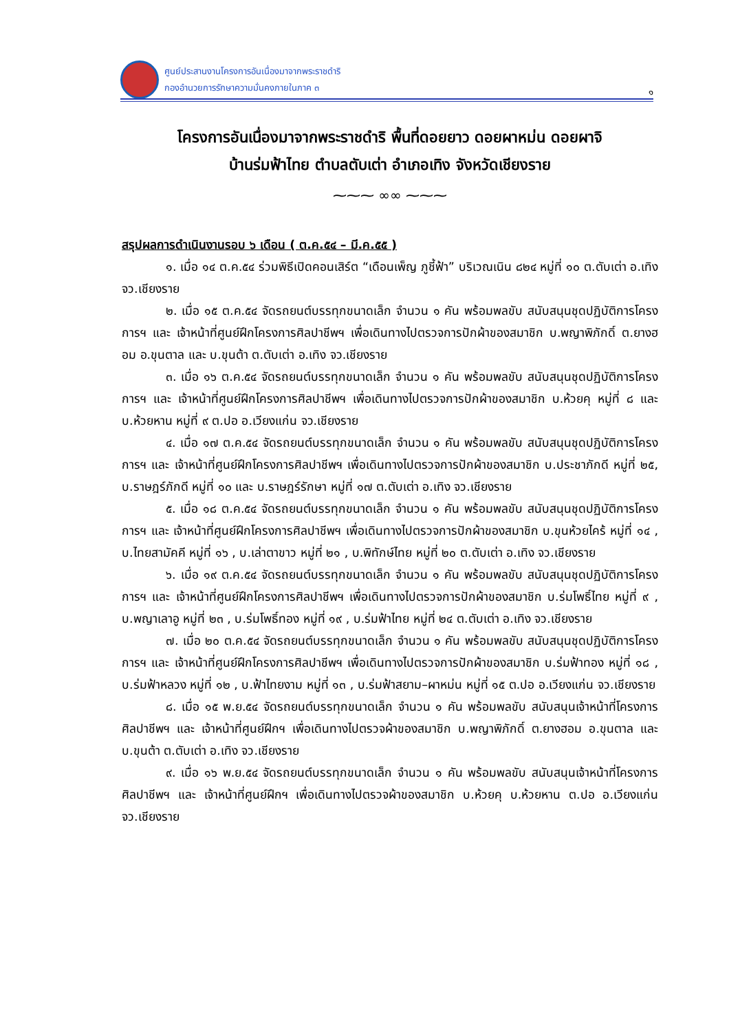ศูนย์ประสานงานโครงการอันเนื่องมาจากพระราชดำริ
กองอำนวยการรักษาความมั่นคงภายในภาค ๓
๑
โครงการอันเนื่องมาจากพระราชดำริ พื้นที่ดอยยาว ดอยผาหม่น ดอยผาจิ
บ้านร่มฟ้าไทย ตำบลตับเต่า อำเภอเทิง จังหวัดเชียงราย
⁓⁓⁓ ∞∞ ⁓⁓⁓
สรุปผลการดำเนินงานรอบ ๖ เดือน ( ต.ค.๕๔ – มี.ค.๕๕ )
๑. เมื่อ ๑๔ ต.ค.๕๔ ร่วมพิธีเปิดคอนเสิร์ต “เดือนเพ็ญ ภูชี้ฟ้า” บริเวณเนิน ๘๒๔ หมู่ที่ ๑๐ ต.ตับเต่า อ.เทิง จว.เชียงราย
๒. เมื่อ ๑๕ ต.ค.๕๔ จัดรถยนต์บรรทุกขนาดเล็ก จำนวน ๑ คัน พร้อมพลขับ สนับสนุนชุดปฏิบัติการโครงการฯ และ เจ้าหน้าที่ศูนย์ฝึกโครงการศิลปาชีพฯ เพื่อเดินทางไปตรวจการปักผ้าของสมาชิก บ.พญาพิภักดิ์ ต.ยางฮอม อ.ขุนตาล และ บ.ขุนต้า ต.ตับเต่า อ.เทิง จว.เชียงราย
๓. เมื่อ ๑๖ ต.ค.๕๔ จัดรถยนต์บรรทุกขนาดเล็ก จำนวน ๑ คัน พร้อมพลขับ สนับสนุนชุดปฏิบัติการโครงการฯ และ เจ้าหน้าที่ศูนย์ฝึกโครงการศิลปาชีพฯ เพื่อเดินทางไปตรวจการปักผ้าของสมาชิก บ.ห้วยคุ หมู่ที่ ๘ และ บ.ห้วยหาน หมู่ที่ ๙ ต.ปอ อ.เวียงแก่น จว.เชียงราย
๔. เมื่อ ๑๗ ต.ค.๕๔ จัดรถยนต์บรรทุกขนาดเล็ก จำนวน ๑ คัน พร้อมพลขับ สนับสนุนชุดปฏิบัติการโครงการฯ และ เจ้าหน้าที่ศูนย์ฝึกโครงการศิลปาชีพฯ เพื่อเดินทางไปตรวจการปักผ้าของสมาชิก บ.ประชาภักดี หมู่ที่ ๒๕, บ.ราษฎร์ภักดี หมู่ที่ ๑๐ และ บ.ราษฎร์รักษา หมู่ที่ ๑๗ ต.ตับเต่า อ.เทิง จว.เชียงราย
๕. เมื่อ ๑๘ ต.ค.๕๔ จัดรถยนต์บรรทุกขนาดเล็ก จำนวน ๑ คัน พร้อมพลขับ สนับสนุนชุดปฏิบัติการโครงการฯ และ เจ้าหน้าที่ศูนย์ฝึกโครงการศิลปาชีพฯ เพื่อเดินทางไปตรวจการปักผ้าของสมาชิก บ.ขุนห้วยไคร้ หมู่ที่ ๑๔ , บ.ไทยสามัคคี หมู่ที่ ๑๖ , บ.เล่าตาขาว หมู่ที่ ๒๑ , บ.พิทักษ์ไทย หมู่ที่ ๒๐ ต.ตับเต่า อ.เทิง จว.เชียงราย
๖. เมื่อ ๑๙ ต.ค.๕๔ จัดรถยนต์บรรทุกขนาดเล็ก จำนวน ๑ คัน พร้อมพลขับ สนับสนุนชุดปฏิบัติการโครงการฯ และ เจ้าหน้าที่ศูนย์ฝึกโครงการศิลปาชีพฯ เพื่อเดินทางไปตรวจการปักผ้าของสมาชิก บ.ร่มโพธิ์ไทย หมู่ที่ ๙ , บ.พญาเลาอู หมู่ที่ ๒๓ , บ.ร่มโพธิ์ทอง หมู่ที่ ๑๙ , บ.ร่มฟ้าไทย หมู่ที่ ๒๔ ต.ตับเต่า อ.เทิง จว.เชียงราย
๗. เมื่อ ๒๐ ต.ค.๕๔ จัดรถยนต์บรรทุกขนาดเล็ก จำนวน ๑ คัน พร้อมพลขับ สนับสนุนชุดปฏิบัติการโครงการฯ และ เจ้าหน้าที่ศูนย์ฝึกโครงการศิลปาชีพฯ เพื่อเดินทางไปตรวจการปักผ้าของสมาชิก บ.ร่มฟ้าทอง หมู่ที่ ๑๘ , บ.ร่มฟ้าหลวง หมู่ที่ ๑๒ , บ.ฟ้าไทยงาม หมู่ที่ ๑๓ , บ.ร่มฟ้าสยาม–ผาหม่น หมู่ที่ ๑๕ ต.ปอ อ.เวียงแก่น จว.เชียงราย
๘. เมื่อ ๑๕ พ.ย.๕๔ จัดรถยนต์บรรทุกขนาดเล็ก จำนวน ๑ คัน พร้อมพลขับ สนับสนุนเจ้าหน้าที่โครงการศิลปาชีพฯ และ เจ้าหน้าที่ศูนย์ฝึกฯ เพื่อเดินทางไปตรวจผ้าของสมาชิก บ.พญาพิภักดิ์ ต.ยางฮอม อ.ขุนตาล และ บ.ขุนต้า ต.ตับเต่า อ.เทิง จว.เชียงราย
๙. เมื่อ ๑๖ พ.ย.๕๔ จัดรถยนต์บรรทุกขนาดเล็ก จำนวน ๑ คัน พร้อมพลขับ สนับสนุนเจ้าหน้าที่โครงการศิลปาชีพฯ และ เจ้าหน้าที่ศูนย์ฝึกฯ เพื่อเดินทางไปตรวจผ้าของสมาชิก บ.ห้วยคุ บ.ห้วยหาน ต.ปอ อ.เวียงแก่น จว.เชียงราย